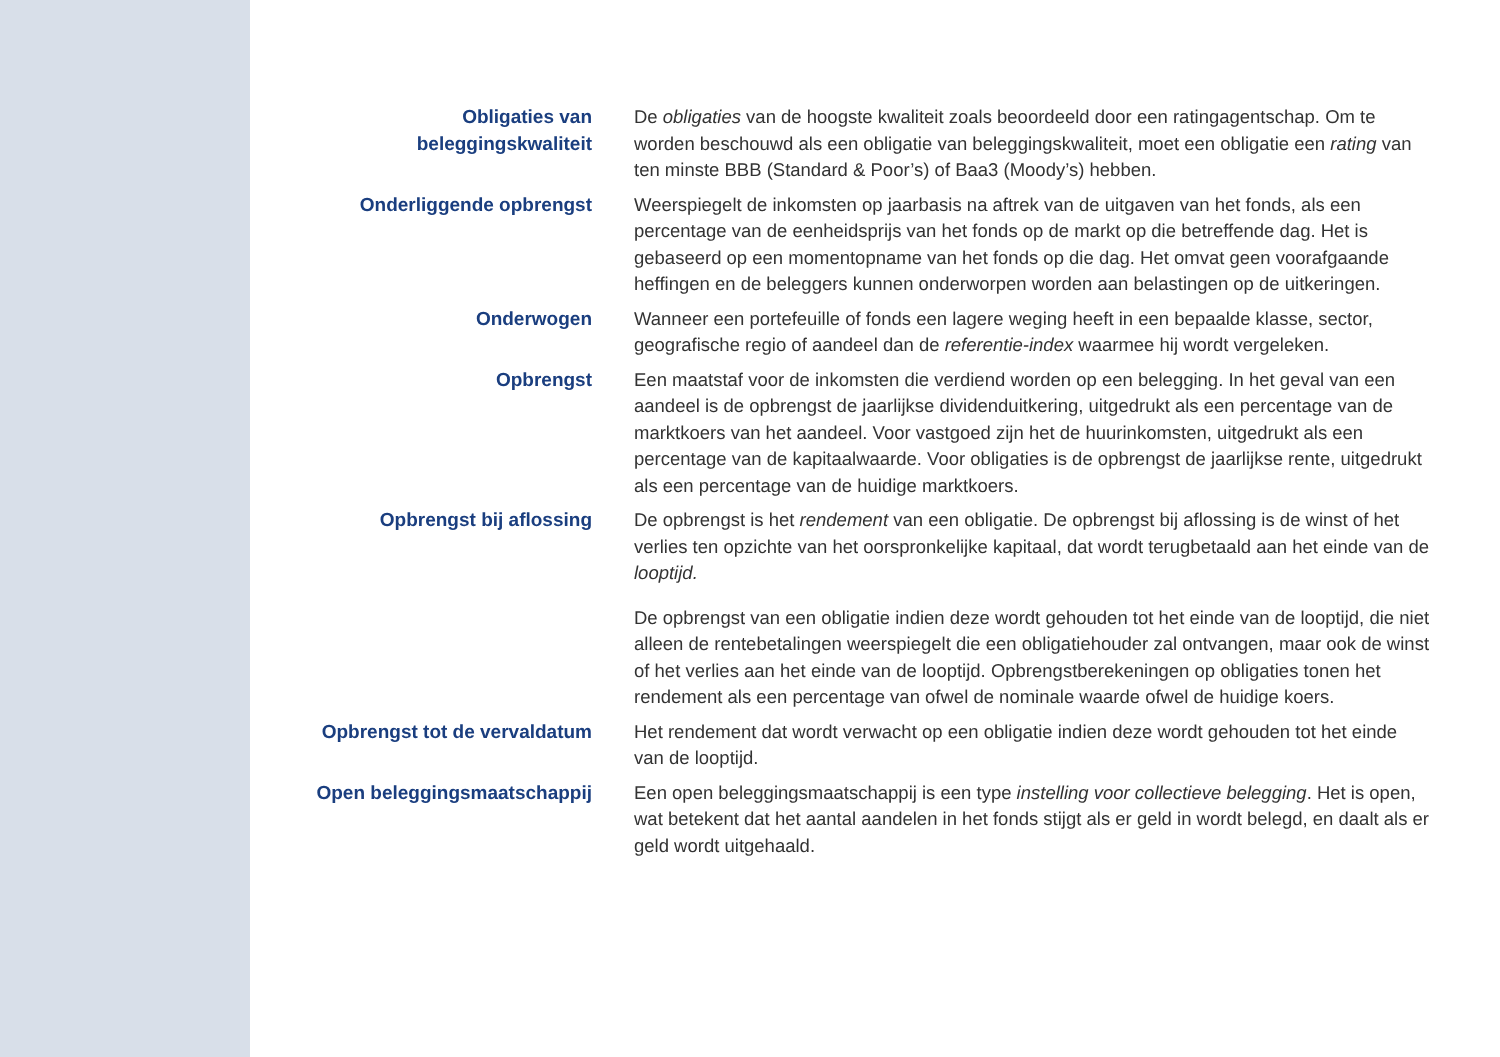Obligaties van
beleggingskwaliteit
De obligaties van de hoogste kwaliteit zoals beoordeeld door een ratingagentschap. Om te worden beschouwd als een obligatie van beleggingskwaliteit, moet een obligatie een rating van ten minste BBB (Standard & Poor’s) of Baa3 (Moody’s) hebben.
Onderliggende opbrengst Weerspiegelt de inkomsten op jaarbasis na aftrek van de uitgaven van het fonds, als een percentage van de eenheidsprijs van het fonds op de markt op die betreffende dag. Het is gebaseerd op een momentopname van het fonds op die dag. Het omvat geen voorafgaande heffingen en de beleggers kunnen onderworpen worden aan belastingen op de uitkeringen.
Onderwogen Wanneer een portefeuille of fonds een lagere weging heeft in een bepaalde klasse, sector, geografische regio of aandeel dan de referentie-index waarmee hij wordt vergeleken.
Opbrengst Een maatstaf voor de inkomsten die verdiend worden op een belegging. In het geval van een aandeel is de opbrengst de jaarlijkse dividenduitkering, uitgedrukt als een percentage van de marktkoers van het aandeel. Voor vastgoed zijn het de huurinkomsten, uitgedrukt als een percentage van de kapitaalwaarde. Voor obligaties is de opbrengst de jaarlijkse rente, uitgedrukt als een percentage van de huidige marktkoers.
Opbrengst bij aflossing De opbrengst is het rendement van een obligatie. De opbrengst bij aflossing is de winst of het verlies ten opzichte van het oorspronkelijke kapitaal, dat wordt terugbetaald aan het einde van de looptijd.
De opbrengst van een obligatie indien deze wordt gehouden tot het einde van de looptijd, die niet alleen de rentebetalingen weerspiegelt die een obligatiehouder zal ontvangen, maar ook de winst of het verlies aan het einde van de looptijd. Opbrengstberekeningen op obligaties tonen het rendement als een percentage van ofwel de nominale waarde ofwel de huidige koers.
Opbrengst tot de vervaldatum
Het rendement dat wordt verwacht op een obligatie indien deze wordt gehouden tot het einde van de looptijd.
Open beleggingsmaatschappij Een open beleggingsmaatschappij is een type instelling voor collectieve belegging. Het is open, wat betekent dat het aantal aandelen in het fonds stijgt als er geld in wordt belegd, en daalt als er geld wordt uitgehaald.